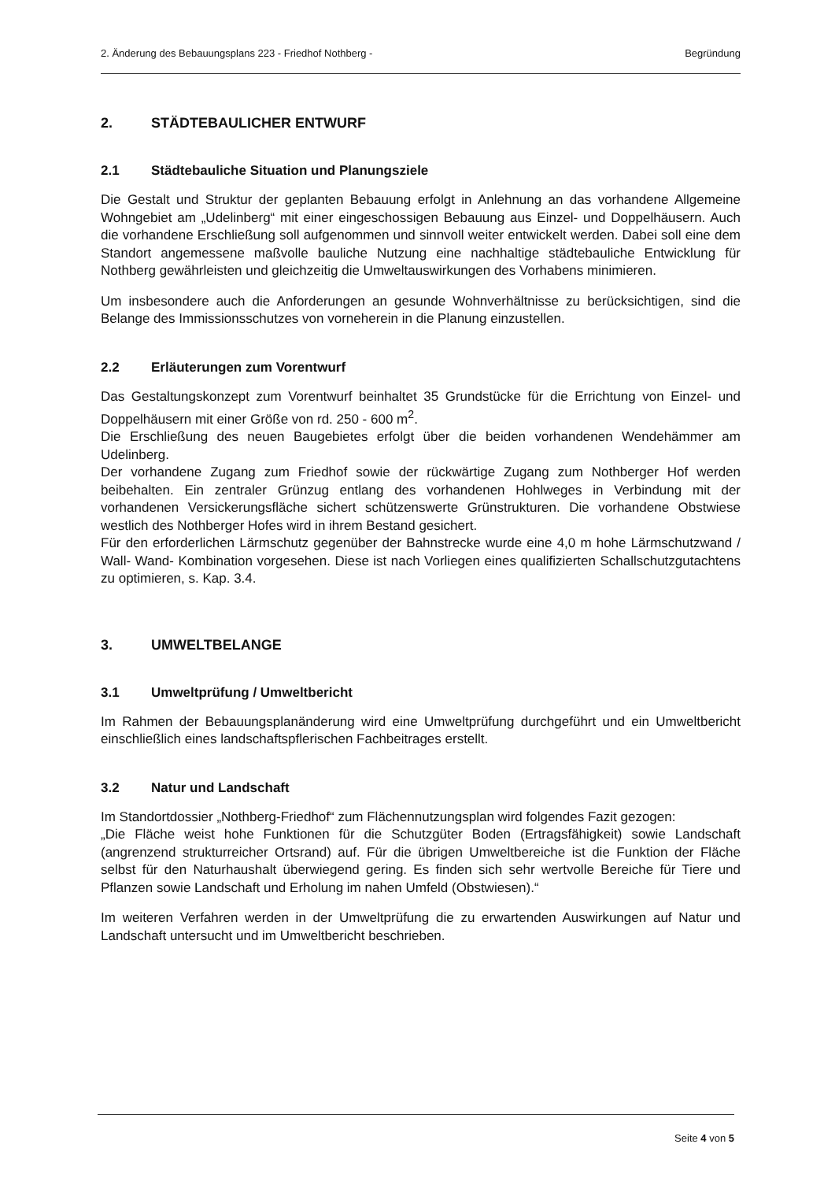2. Änderung des Bebauungsplans 223 - Friedhof Nothberg - Begründung
2. STÄDTEBAULICHER ENTWURF
2.1 Städtebauliche Situation und Planungsziele
Die Gestalt und Struktur der geplanten Bebauung erfolgt in Anlehnung an das vorhandene Allgemeine Wohngebiet am „Udelinberg“ mit einer eingeschossigen Bebauung aus Einzel- und Doppelhäusern. Auch die vorhandene Erschließung soll aufgenommen und sinnvoll weiter entwickelt werden. Dabei soll eine dem Standort angemessene maßvolle bauliche Nutzung eine nachhaltige städtebauliche Entwicklung für Nothberg gewährleisten und gleichzeitig die Umweltauswirkungen des Vorhabens minimieren.
Um insbesondere auch die Anforderungen an gesunde Wohnverhältnisse zu berücksichtigen, sind die Belange des Immissionsschutzes von vorneherein in die Planung einzustellen.
2.2 Erläuterungen zum Vorentwurf
Das Gestaltungskonzept zum Vorentwurf beinhaltet 35 Grundstücke für die Errichtung von Einzel- und Doppelhäusern mit einer Größe von rd. 250 - 600 m<sup>2</sup>.
Die Erschließung des neuen Baugebietes erfolgt über die beiden vorhandenen Wendehämmer am Udelinberg.
Der vorhandene Zugang zum Friedhof sowie der rückwärtige Zugang zum Nothberger Hof werden beibehalten. Ein zentraler Grünzug entlang des vorhandenen Hohlweges in Verbindung mit der vorhandenen Versickerungsfläche sichert schützenswerte Grünstrukturen. Die vorhandene Obstwiese westlich des Nothberger Hofes wird in ihrem Bestand gesichert.
Für den erforderlichen Lärmschutz gegenüber der Bahnstrecke wurde eine 4,0 m hohe Lärmschutzwand / Wall- Wand- Kombination vorgesehen. Diese ist nach Vorliegen eines qualifizierten Schallschutzgutachtens zu optimieren, s. Kap. 3.4.
3. UMWELTBELANGE
3.1 Umweltprüfung / Umweltbericht
Im Rahmen der Bebauungsplanänderung wird eine Umweltprüfung durchgeführt und ein Umweltbericht einschließlich eines landschaftspflerischen Fachbeitrages erstellt.
3.2 Natur und Landschaft
Im Standortdossier „Nothberg-Friedhof“ zum Flächennutzungsplan wird folgendes Fazit gezogen:
„Die Fläche weist hohe Funktionen für die Schutzgüter Boden (Ertragsfähigkeit) sowie Landschaft (angrenzend strukturreicher Ortsrand) auf. Für die übrigen Umweltbereiche ist die Funktion der Fläche selbst für den Naturhaushalt überwiegend gering. Es finden sich sehr wertvolle Bereiche für Tiere und Pflanzen sowie Landschaft und Erholung im nahen Umfeld (Obstwiesen).“
Im weiteren Verfahren werden in der Umweltprüfung die zu erwartenden Auswirkungen auf Natur und Landschaft untersucht und im Umweltbericht beschrieben.
Seite 4 von 5